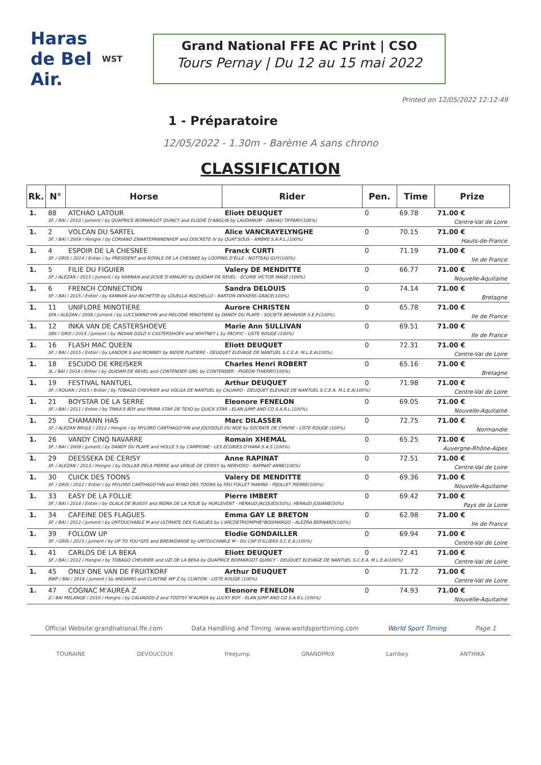Haras de Bel Air.
WST
Grand National FFE AC Print | CSO
Tours Pernay | Du 12 au 15 mai 2022
Printed on 12/05/2022 12:12:49
1 - Préparatoire
12/05/2022 - 1.30m - Barème A sans chrono
CLASSIFICATION
| Rk. | N° | Horse | Rider | Pen. | Time | Prize |
| --- | --- | --- | --- | --- | --- | --- |
| 1. | 88 | ATCHAO LATOUR | Eliott DEUQUET | 0 | 69.78 | 71.00 € |
| | SF. / BAI / 2010 / Jument / by QUAPRICE BOIMARGOT QUINCY and ELODIE D'ANGLIN by LAUDANUM - DAVIAU TIFFANY(100%) | | | | | Centre-Val de Loire |
| 1. | 2 | VOLCAN DU SARTEL | Alice VANCRAYELYNGHE | 0 | 70.15 | 71.00 € |
| | SF. / BAI / 2009 / Hongre / by CORIANO ZWARTEPANNENHOF and DISCRETE IV by QUAT'SOUS - AMBRE S.A.R.L.(100%) | | | | | Hauts-de-France |
| 1. | 4 | ESPOIR DE LA CHESNEE | Franck CURTI | 0 | 71.19 | 71.00 € |
| | SF. / GRIS / 2014 / Entier / by PRESIDENT and ROYALE DE LA CHESNEE by LOOPING D'ELLE - NOTTEAU GUY(100%) | | | | | Ile de France |
| 1. | 5 | FILIE DU FIGUIER | Valery DE MENDITTE | 0 | 66.77 | 71.00 € |
| | SF. / ALEZAN / 2015 / Jument / by KANNAN and JICKIE D'AMAURY by QUIDAM DE REVEL - ECURIE VICTOR MAGE (100%) | | | | | Nouvelle-Aquitaine |
| 1. | 6 | FRENCH CONNECTION | Sandra DELOUIS | 0 | 74.14 | 71.00 € |
| | SF. / BAI / 2015 / Entier / by KANNAN and INCHETTE by LOUELLA INSCHELLO - BARTON DEKKERS GRACE(100%) | | | | | Bretagne |
| 1. | 11 | UNIFLORE MINOTIERE | Aurore CHRISTEN | 0 | 65.78 | 71.00 € |
| | SFA / ALEZAN / 2008 / Jument / by LUCCIANNO*HN and MELODIE MINOTIERE by DANDY DU PLAPE - SOCIETE BEHAVIOR S.E.P.(100%) | | | | | Ile de France |
| 1. | 12 | INKA VAN DE CASTERSHOEVE | Marie Ann SULLIVAN | 0 | 69.51 | 71.00 € |
| | SBS / GRIS / 2014 / Jument / by INDIAN GOLD V CASTERSHOEV and WHITNEY L by PACIFIC - LISTE ROUGE (100%) | | | | | Ile de France |
| 1. | 16 | FLASH MAC QUEEN | Eliott DEUQUET | 0 | 72.31 | 71.00 € |
| | SF. / BAI / 2015 / Entier / by LANDOR S and MONNEY by NIDOR PLATIERE - DEUQUET ELEVAGE DE NANTUEL S.C.E.A. M.L.E.A(100%) | | | | | Centre-Val de Loire |
| 1. | 18 | ESCUDO DE KREISKER | Charles Henri ROBERT | 0 | 65.16 | 71.00 € |
| | SL / BAI / 2014 / Entier / by QUIDAM DE REVEL and CONTENDER GIRL by CONTENDER - PIGEON THIERRY(100%) | | | | | Bretagne |
| 1. | 19 | FESTIVAL NANTUEL | Arthur DEUQUET | 0 | 71.98 | 71.00 € |
| | SF. / ROUAN / 2015 / Entier / by TOBAGO CHEVRIER and VOLGA DE NANTUEL by CALVARO - DEUQUET ELEVAGE DE NANTUEL S.C.E.A. M.L.E.A(100%) | | | | | Centre-Val de Loire |
| 1. | 21 | BOYSTAR DE LA SERRE | Eleonore FENELON | 0 | 69.05 | 71.00 € |
| | SF. / BAI / 2011 / Entier / by TINKA'S BOY and PRIMA STAR DE TEXO by QUICK STAR - ELAN JUMP AND CO S.A.R.L.(100%) | | | | | Nouvelle-Aquitaine |
| 1. | 25 | CHAMANN HAS | Marc DILASSER | 0 | 72.75 | 71.00 € |
| | SF. / ALEZAN BRULE / 2012 / Hongre / by MYLORD CARTHAGO*HN and JOLYGOLD DU NOE by SOCRATE DE CHIVRE - LISTE ROUGE (100%) | | | | | Normandie |
| 1. | 26 | VANDY CINQ NAVARRE | Romain XHEMAL | 0 | 65.25 | 71.00 € |
| | SF. / BAI / 2009 / Jument / by DANDY DU PLAPE and HOLLE 5 by CAMPIONE - LES ECURIES O'HARA S.A.S.(100%) | | | | | Auvergne-Rhône-Alpes |
| 1. | 29 | DEESSEKA DE CERISY | Anne RAPINAT | 0 | 72.51 | 71.00 € |
| | SF. / ALEZAN / 2013 / Hongre / by DOLLAR DELA PIERRE and VENUE DE CERISY by NERVOSO - RAPINAT ANNE(100%) | | | | | Centre-Val de Loire |
| 1. | 30 | CUICK DES TOONS | Valery DE MENDITTE | 0 | 69.36 | 71.00 € |
| | SF. / GRIS / 2012 / Entier / by MYLORD CARTHAGO*HN and RIYAD DES TOONS by FEU FOLLET MARINS - PIJOLLET PIERRE(100%) | | | | | Nouvelle-Aquitaine |
| 1. | 33 | EASY DE LA FOLLIE | Pierre IMBERT | 0 | 69.42 | 71.00 € |
| | SF. / BAI / 2014 / Entier / by OLALA DE BUISSY and INDRA DE LA FOLIE by HURLEVENT - HERAUD JACQUES(50%), HERAUD JOSIANE(50%) | | | | | Pays de la Loire |
| 1. | 34 | CAFEINE DES FLAGUES | Emma GAY LE BRETON | 0 | 62.98 | 71.00 € |
| | SF. / BAI / 2012 / Jument / by UNTOUCHABLE M and ULTIMATE DES FLAGUES by L'ARCDETRIOMPHE*BOISMARGO - ALEZRA BERNARD(100%) | | | | | Ile de France |
| 1. | 39 | FOLLOW UP | Elodie GONDAILLER | 0 | 69.94 | 71.00 € |
| | SF. / GRIS / 2015 / Jument / by UP TO YOU*GFE and BREAKDANSE by UNTOUCHABLE M - DU CAP D'ILLIERS S.C.E.A.(100%) | | | | | Centre-Val de Loire |
| 1. | 41 | CARLOS DE LA BEKA | Eliott DEUQUET | 0 | 72.41 | 71.00 € |
| | SF. / BAI / 2012 / Hongre / by TOBAGO CHEVRIER and UZI DE LA BEKA by QUAPRICE BOIMARGOT QUINCY - DEUQUET ELEVAGE DE NANTUEL S.C.E.A. M.L.E.A(100%) | | | | | Centre-Val de Loire |
| 1. | 45 | ONLY ONE VAN DE FRUITKORF | Arthur DEUQUET | 0 | 71.72 | 71.00 € |
| | BWP / BAI / 2014 / Jument / by ANDIAMO and CLINTINE WP Z by CLINTON - LISTE ROUGE (100%) | | | | | Centre-Val de Loire |
| 1. | 47 | COGNAC M'AUREA Z | Eleonore FENELON | 0 | 74.93 | 71.00 € |
| | Z / BAI MELANGE / 2010 / Hongre / by CALVADOS Z and TOOTSY M'AUREA by LUCKY BOY - ELAN JUMP AND CO S.A.R.L.(100%) | | | | | Nouvelle-Aquitaine |
Official Website:grandnational.ffe.com Data Handling and Timing :www.worldsporttiming.com World Sport Timing Page 1
TOURAINE DEVOUCOUX freejump GRANDPRIX Lambey ANTHIKA